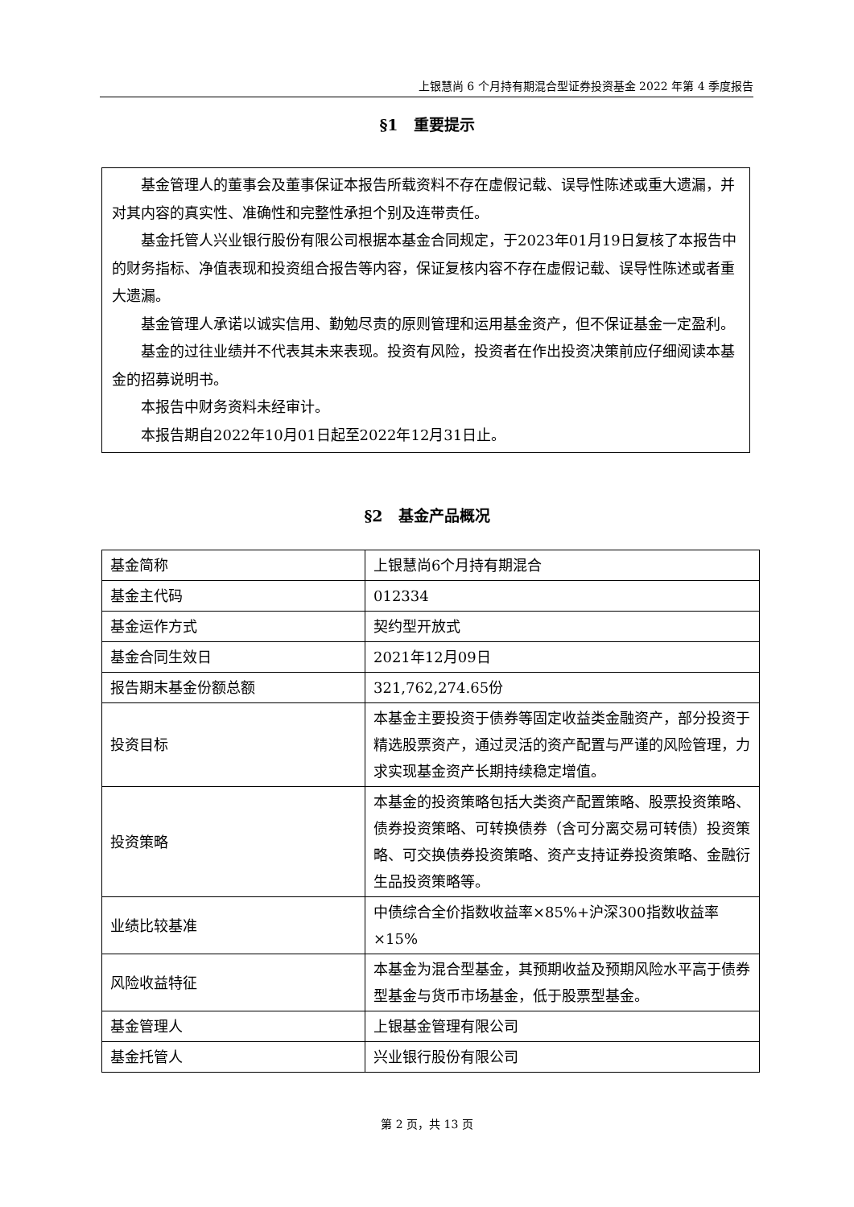上银慧尚 6 个月持有期混合型证券投资基金 2022 年第 4 季度报告
§1　重要提示
基金管理人的董事会及董事保证本报告所载资料不存在虚假记载、误导性陈述或重大遗漏，并对其内容的真实性、准确性和完整性承担个别及连带责任。
基金托管人兴业银行股份有限公司根据本基金合同规定，于2023年01月19日复核了本报告中的财务指标、净值表现和投资组合报告等内容，保证复核内容不存在虚假记载、误导性陈述或者重大遗漏。
基金管理人承诺以诚实信用、勤勉尽责的原则管理和运用基金资产，但不保证基金一定盈利。
基金的过往业绩并不代表其未来表现。投资有风险，投资者在作出投资决策前应仔细阅读本基金的招募说明书。
本报告中财务资料未经审计。
本报告期自2022年10月01日起至2022年12月31日止。
§2　基金产品概况
| 基金简称 | 上银慧尚6个月持有期混合 |
| 基金主代码 | 012334 |
| 基金运作方式 | 契约型开放式 |
| 基金合同生效日 | 2021年12月09日 |
| 报告期末基金份额总额 | 321,762,274.65份 |
| 投资目标 | 本基金主要投资于债券等固定收益类金融资产，部分投资于精选股票资产，通过灵活的资产配置与严谨的风险管理，力求实现基金资产长期持续稳定增值。 |
| 投资策略 | 本基金的投资策略包括大类资产配置策略、股票投资策略、债券投资策略、可转换债券（含可分离交易可转债）投资策略、可交换债券投资策略、资产支持证券投资策略、金融衍生品投资策略等。 |
| 业绩比较基准 | 中债综合全价指数收益率×85%+沪深300指数收益率×15% |
| 风险收益特征 | 本基金为混合型基金，其预期收益及预期风险水平高于债券型基金与货币市场基金，低于股票型基金。 |
| 基金管理人 | 上银基金管理有限公司 |
| 基金托管人 | 兴业银行股份有限公司 |
第 2 页，共 13 页